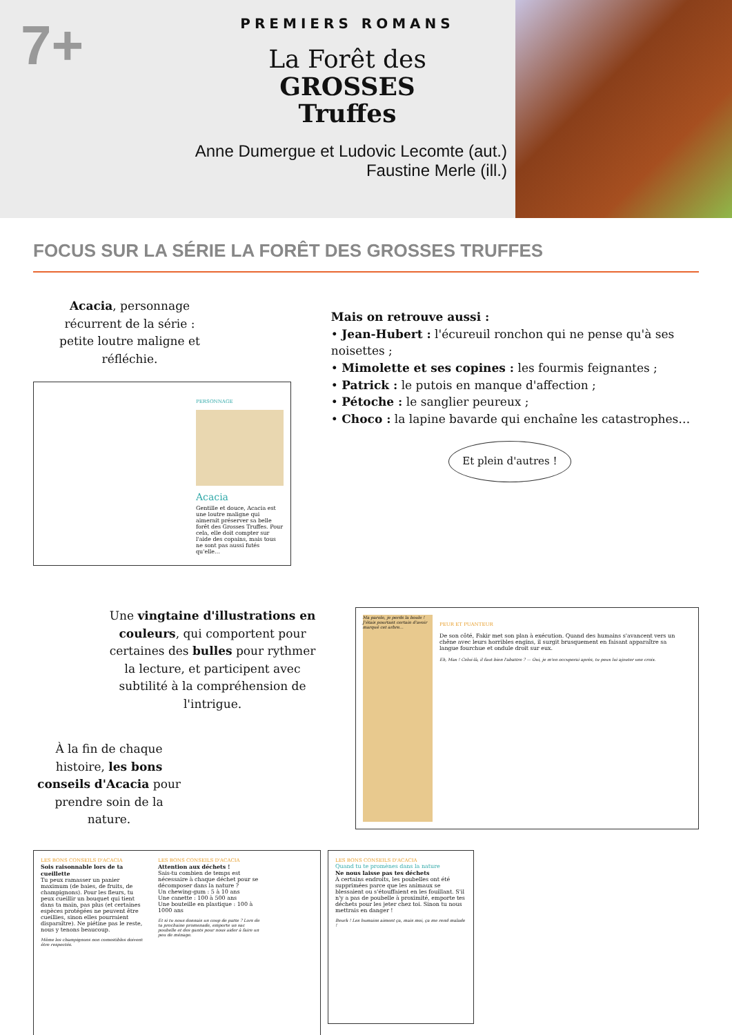7+
PREMIERS ROMANS
La Forêt des
GROSSES
Truffes
Anne Dumergue et Ludovic Lecomte (aut.)
Faustine Merle (ill.)
FOCUS SUR LA SÉRIE LA FORÊT DES GROSSES TRUFFES
Acacia, personnage récurrent de la série : petite loutre maligne et réfléchie.
PERSONNAGE
Acacia
Gentille et douce, Acacia est une loutre maligne qui aimerait préserver sa belle forêt des Grosses Truffes. Pour cela, elle doit compter sur l'aide des copains, mais tous ne sont pas aussi futés qu'elle…
Mais on retrouve aussi :
• Jean-Hubert : l'écureuil ronchon qui ne pense qu'à ses noisettes ;
• Mimolette et ses copines : les fourmis feignantes ;
• Patrick : le putois en manque d'affection ;
• Pétoche : le sanglier peureux ;
• Choco : la lapine bavarde qui enchaîne les catastrophes…
Et plein d'autres !
Une vingtaine d'illustrations en couleurs, qui comportent pour certaines des bulles pour rythmer la lecture, et participent avec subtilité à la compréhension de l'intrigue.
À la fin de chaque histoire, les bons conseils d'Acacia pour prendre soin de la nature.
Ma parole, je perds la boule ! J'étais pourtant certain d'avoir marqué cet arbre…
PEUR ET PUANTEUR
De son côté, Fakir met son plan à exécution. Quand des humains s'avancent vers un chêne avec leurs horribles engins, il surgit brusquement en faisant apparaître sa langue fourchue et ondule droit sur eux.
Eh, Max ! Celui-là, il faut bien l'abattre ? — Oui, je m'en occuperai après, tu peux lui ajouter une croix.
LES BONS CONSEILS D'ACACIA
Sois raisonnable lors de ta cueillette
Tu peux ramasser un panier maximum (de baies, de fruits, de champignons). Pour les fleurs, tu peux cueillir un bouquet qui tient dans ta main, pas plus (et certaines espèces protégées ne peuvent être cueillies, sinon elles pourraient disparaître). Ne piétine pas le reste, nous y tenons beaucoup.
Même les champignons non comestibles doivent être respectés.
LES BONS CONSEILS D'ACACIA
Attention aux déchets !
Sais-tu combien de temps est nécessaire à chaque déchet pour se décomposer dans la nature ?
Un chewing-gum : 5 à 10 ans
Une canette : 100 à 500 ans
Une bouteille en plastique : 100 à 1000 ans
Et si tu nous donnais un coup de patte ? Lors de ta prochaine promenade, emporte un sac poubelle et des gants pour nous aider à faire un peu de ménage.
LES BONS CONSEILS D'ACACIA
Quand tu te promènes dans la nature
Ne nous laisse pas tes déchets
À certains endroits, les poubelles ont été supprimées parce que les animaux se blessaient ou s'étouffaient en les fouillant. S'il n'y a pas de poubelle à proximité, emporte tes déchets pour les jeter chez toi. Sinon tu nous mettrais en danger !
Beurk ! Les humains aiment ça, mais moi, ça me rend malade !